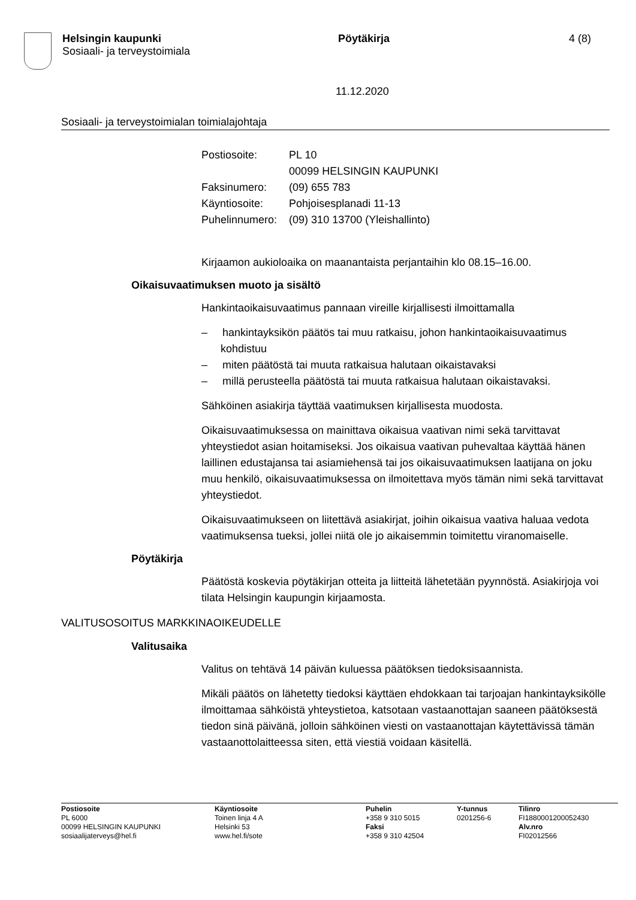Helsingin kaupunki
Sosiaali- ja terveystoimiala
Pöytäkirja 4 (8)
11.12.2020
Sosiaali- ja terveystoimialan toimialajohtaja
| Postiosoite: | PL 10 00099 HELSINGIN KAUPUNKI |
| Faksinumero: | (09) 655 783 |
| Käyntiosoite: | Pohjoisesplanadi 11-13 |
| Puhelinnumero: | (09) 310 13700 (Yleishallinto) |
Kirjaamon aukioloaika on maanantaista perjantaihin klo 08.15–16.00.
Oikaisuvaatimuksen muoto ja sisältö
Hankintaoikaisuvaatimus pannaan vireille kirjallisesti ilmoittamalla
– hankintayksikön päätös tai muu ratkaisu, johon hankintaoikaisuvaatimus kohdistuu
– miten päätöstä tai muuta ratkaisua halutaan oikaistavaksi
– millä perusteella päätöstä tai muuta ratkaisua halutaan oikaistavaksi.
Sähköinen asiakirja täyttää vaatimuksen kirjallisesta muodosta.
Oikaisuvaatimuksessa on mainittava oikaisua vaativan nimi sekä tarvittavat yhteystiedot asian hoitamiseksi. Jos oikaisua vaativan puhevaltaa käyttää hänen laillinen edustajansa tai asiamiehensä tai jos oikaisuvaatimuksen laatijana on joku muu henkilö, oikaisuvaatimuksessa on ilmoitettava myös tämän nimi sekä tarvittavat yhteystiedot.
Oikaisuvaatimukseen on liitettävä asiakirjat, joihin oikaisua vaativa haluaa vedota vaatimuksensa tueksi, jollei niitä ole jo aikaisemmin toimitettu viranomaiselle.
Pöytäkirja
Päätöstä koskevia pöytäkirjan otteita ja liitteitä lähetetään pyynnöstä. Asiakirjoja voi tilata Helsingin kaupungin kirjaamosta.
VALITUSOSOITUS MARKKINAOIKEUDELLE
Valitusaika
Valitus on tehtävä 14 päivän kuluessa päätöksen tiedoksisaannista.
Mikäli päätös on lähetetty tiedoksi käyttäen ehdokkaan tai tarjoajan hankintayksikölle ilmoittamaa sähköistä yhteystietoa, katsotaan vastaanottajan saaneen päätöksestä tiedon sinä päivänä, jolloin sähköinen viesti on vastaanottajan käytettävissä tämän vastaanottolaitteessa siten, että viestiä voidaan käsitellä.
Postiosoite
PL 6000
00099 HELSINGIN KAUPUNKI
sosiaalijaterveys@hel.fi
Käyntiosoite
Toinen linja 4 A
Helsinki 53
www.hel.fi/sote
Puhelin
+358 9 310 5015
Faksi
+358 9 310 42504
Y-tunnus
0201256-6
Tilinro
FI1880001200052430
Alv.nro
FI02012566